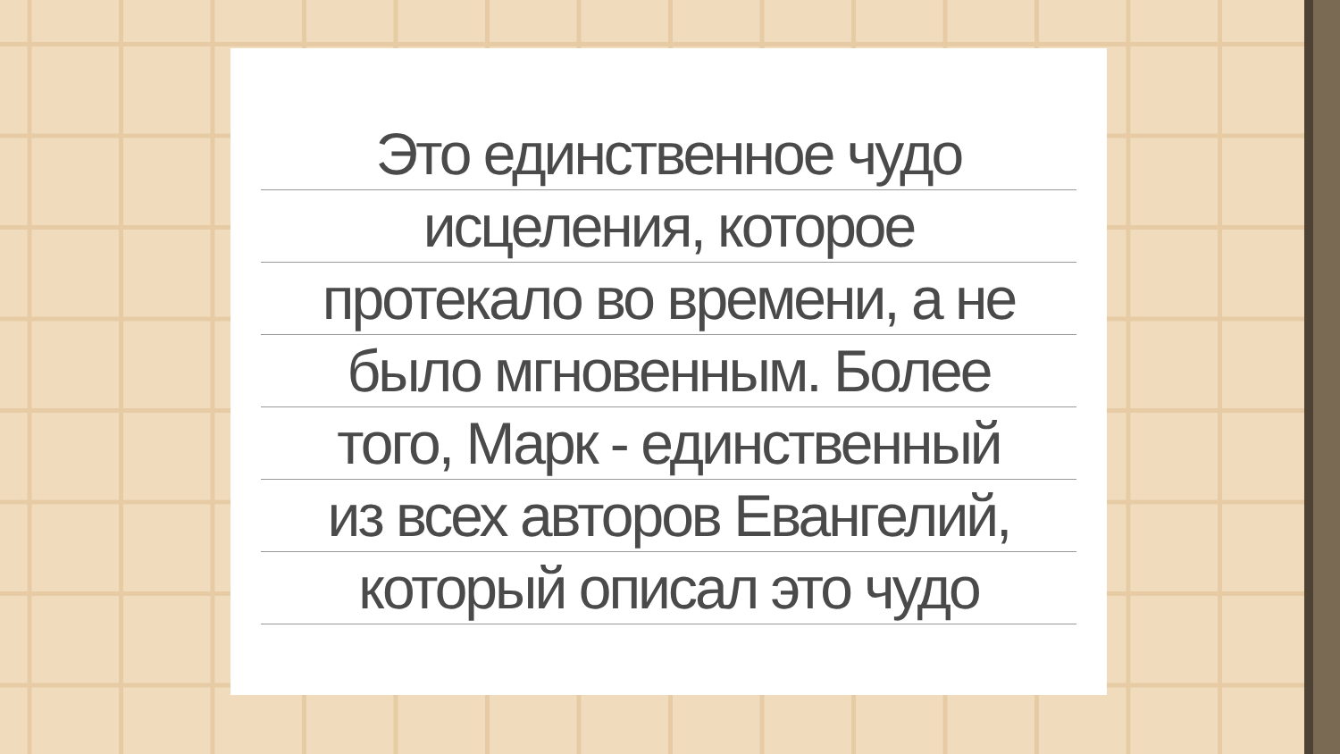Это единственное чудо
исцеления, которое
протекало во времени, а не
было мгновенным. Более
того, Марк - единственный
из всех авторов Евангелий,
который описал это чудо